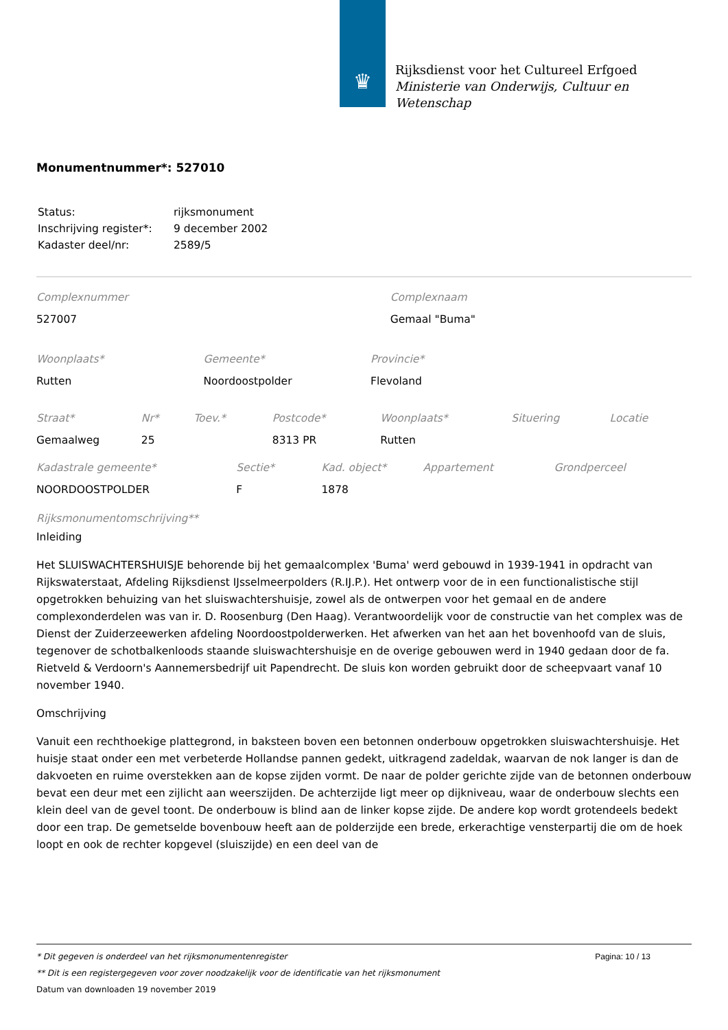♛
Rijksdienst voor het Cultureel Erfgoed
Ministerie van Onderwijs, Cultuur en
Wetenschap
Monumentnummer*: 527010
| Status: | rijksmonument |
| Inschrijving register*: | 9 december 2002 |
| Kadaster deel/nr: | 2589/5 |
| Complexnummer | Complexnaam |
| 527007 | Gemaal "Buma" |
| Woonplaats* | Gemeente* | Provincie* |
| Rutten | Noordoostpolder | Flevoland |
| Straat* | Nr* | Toev.* | Postcode* | Woonplaats* | Situering | Locatie |
| Gemaalweg | 25 | | 8313 PR | Rutten | | |
| Kadastrale gemeente* | Sectie* | Kad. object* | Appartement | Grondperceel |
| NOORDOOSTPOLDER | F | 1878 | | |
Rijksmonumentomschrijving**
Inleiding
Het SLUISWACHTERSHUISJE behorende bij het gemaalcomplex 'Buma' werd gebouwd in 1939-1941 in opdracht van Rijkswaterstaat, Afdeling Rijksdienst IJsselmeerpolders (R.IJ.P.). Het ontwerp voor de in een functionalistische stijl opgetrokken behuizing van het sluiswachtershuisje, zowel als de ontwerpen voor het gemaal en de andere complexonderdelen was van ir. D. Roosenburg (Den Haag). Verantwoordelijk voor de constructie van het complex was de Dienst der Zuiderzeewerken afdeling Noordoostpolderwerken. Het afwerken van het aan het bovenhoofd van de sluis, tegenover de schotbalkenloods staande sluiswachtershuisje en de overige gebouwen werd in 1940 gedaan door de fa. Rietveld & Verdoorn's Aannemersbedrijf uit Papendrecht. De sluis kon worden gebruikt door de scheepvaart vanaf 10 november 1940.
Omschrijving
Vanuit een rechthoekige plattegrond, in baksteen boven een betonnen onderbouw opgetrokken sluiswachtershuisje. Het huisje staat onder een met verbeterde Hollandse pannen gedekt, uitkragend zadeldak, waarvan de nok langer is dan de dakvoeten en ruime overstekken aan de kopse zijden vormt. De naar de polder gerichte zijde van de betonnen onderbouw bevat een deur met een zijlicht aan weerszijden. De achterzijde ligt meer op dijkniveau, waar de onderbouw slechts een klein deel van de gevel toont. De onderbouw is blind aan de linker kopse zijde. De andere kop wordt grotendeels bedekt door een trap. De gemetselde bovenbouw heeft aan de polderzijde een brede, erkerachtige vensterpartij die om de hoek loopt en ook de rechter kopgevel (sluiszijde) en een deel van de
Pagina: 10 / 13
* Dit gegeven is onderdeel van het rijksmonumentenregister
** Dit is een registergegeven voor zover noodzakelijk voor de identificatie van het rijksmonument
Datum van downloaden 19 november 2019